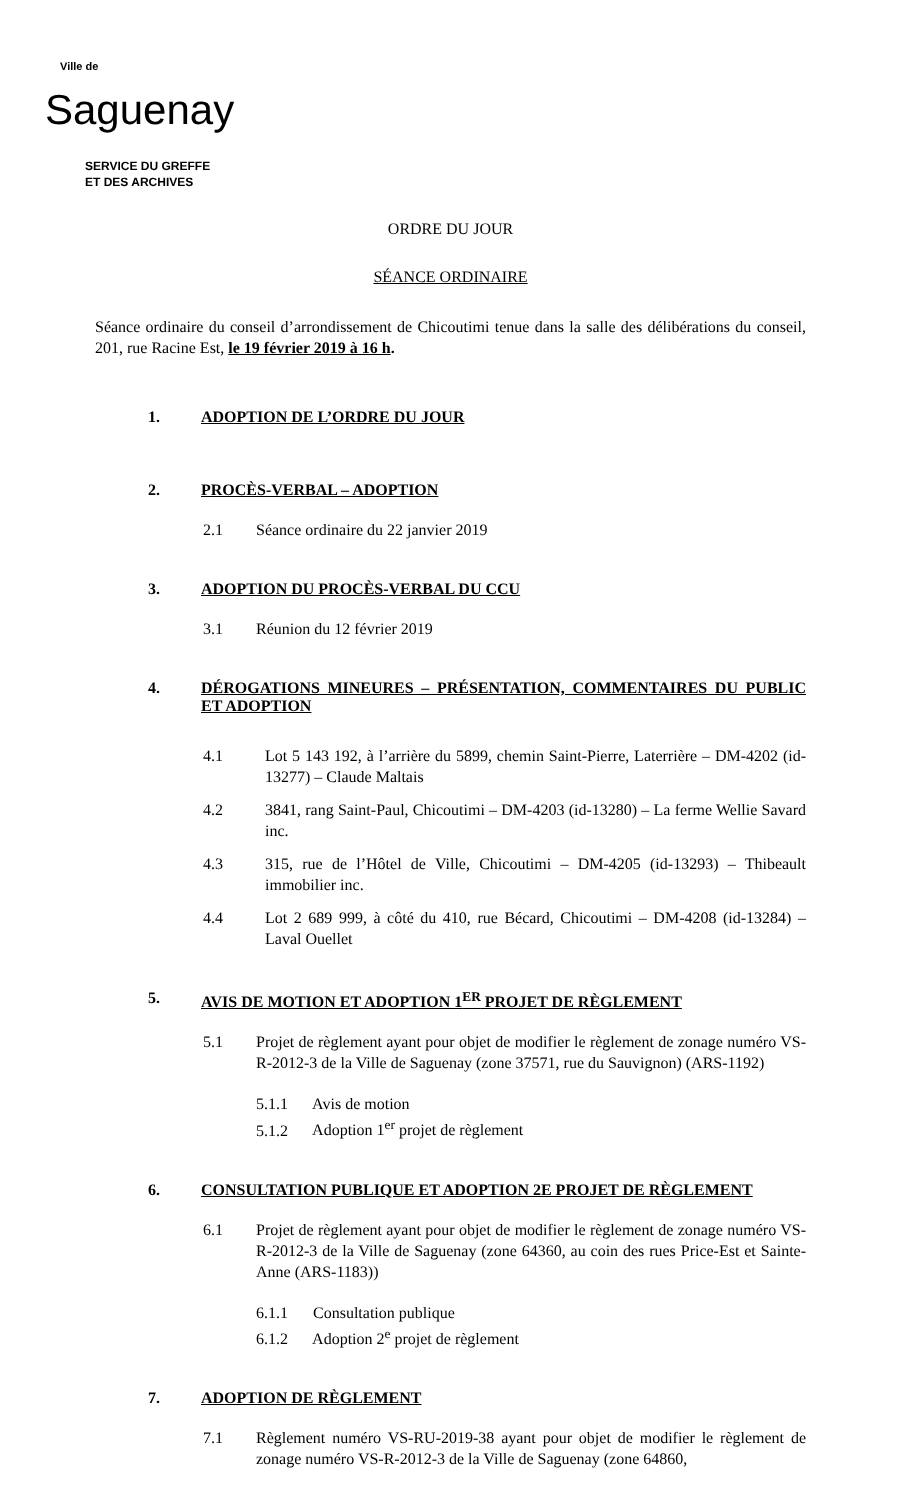Ville de
Saguenay
SERVICE DU GREFFE
ET DES ARCHIVES
ORDRE DU JOUR
SÉANCE ORDINAIRE
Séance ordinaire du conseil d’arrondissement de Chicoutimi tenue dans la salle des délibérations du conseil, 201, rue Racine Est, le 19 février 2019 à 16 h.
1. ADOPTION DE L’ORDRE DU JOUR
2. PROCÈS-VERBAL – ADOPTION
2.1 Séance ordinaire du 22 janvier 2019
3. ADOPTION DU PROCÈS-VERBAL DU CCU
3.1 Réunion du 12 février 2019
4. DÉROGATIONS MINEURES – PRÉSENTATION, COMMENTAIRES DU PUBLIC ET ADOPTION
4.1 Lot 5 143 192, à l’arrière du 5899, chemin Saint-Pierre, Laterrière – DM-4202 (id-13277) – Claude Maltais
4.2 3841, rang Saint-Paul, Chicoutimi – DM-4203 (id-13280) – La ferme Wellie Savard inc.
4.3 315, rue de l’Hôtel de Ville, Chicoutimi – DM-4205 (id-13293) – Thibeault immobilier inc.
4.4 Lot 2 689 999, à côté du 410, rue Bécard, Chicoutimi – DM-4208 (id-13284) – Laval Ouellet
5. AVIS DE MOTION ET ADOPTION 1<sup>ER</sup> PROJET DE RÈGLEMENT
5.1 Projet de règlement ayant pour objet de modifier le règlement de zonage numéro VS-R-2012-3 de la Ville de Saguenay (zone 37571, rue du Sauvignon) (ARS-1192)
5.1.1 Avis de motion
5.1.2 Adoption 1<sup>er</sup> projet de règlement
6. CONSULTATION PUBLIQUE ET ADOPTION 2E PROJET DE RÈGLEMENT
6.1 Projet de règlement ayant pour objet de modifier le règlement de zonage numéro VS-R-2012-3 de la Ville de Saguenay (zone 64360, au coin des rues Price-Est et Sainte-Anne (ARS-1183))
6.1.1 Consultation publique
6.1.2 Adoption 2<sup>e</sup> projet de règlement
7. ADOPTION DE RÈGLEMENT
7.1 Règlement numéro VS-RU-2019-38 ayant pour objet de modifier le règlement de zonage numéro VS-R-2012-3 de la Ville de Saguenay (zone 64860,